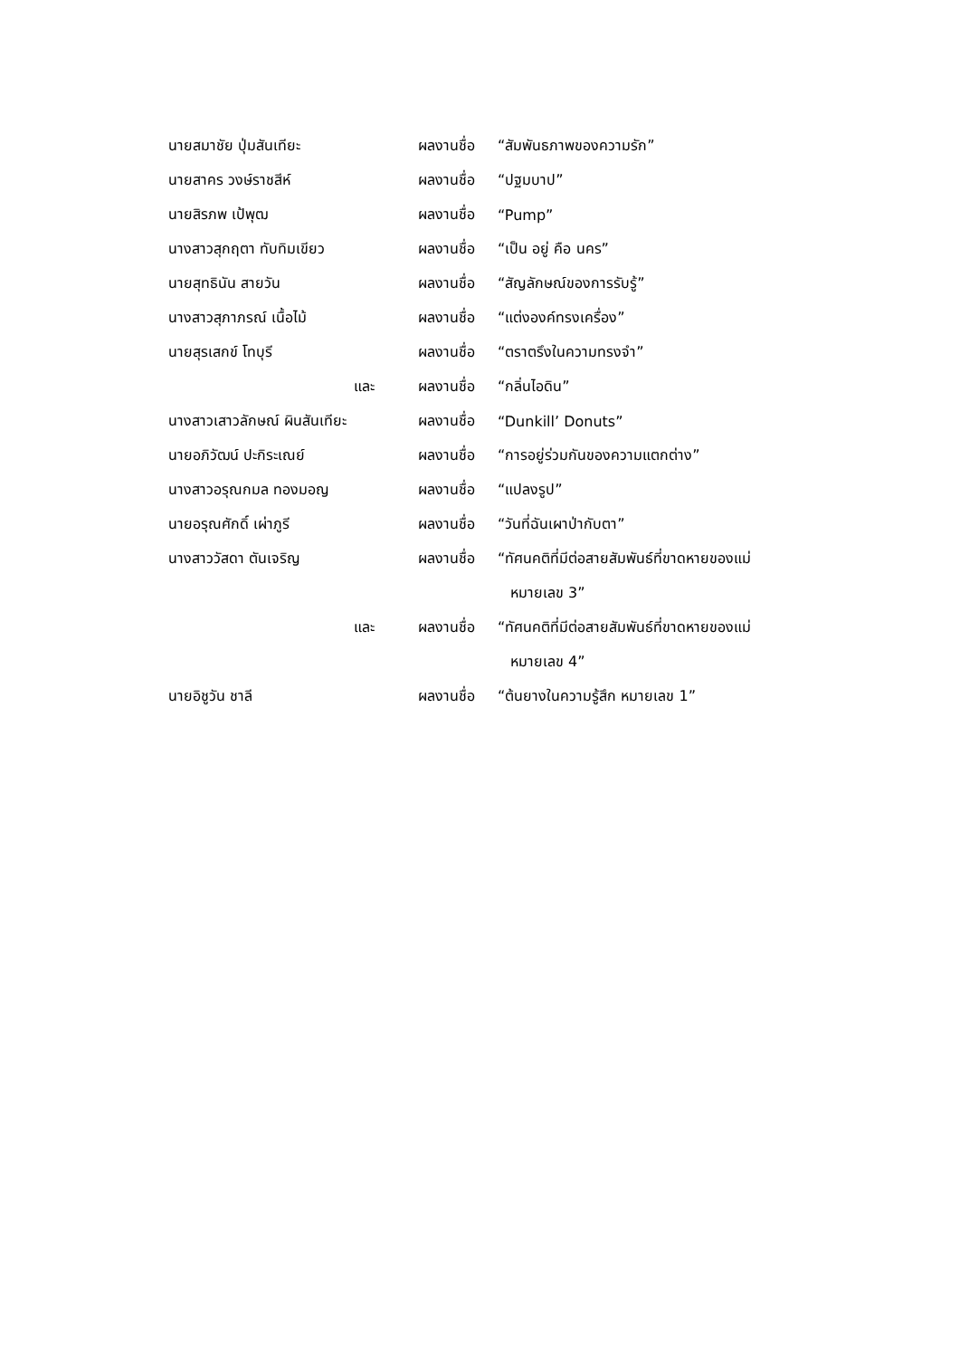นายสมาชัย ปุ่มสันเทียะ ผลงานชื่อ “สัมพันธภาพของความรัก”
นายสาคร วงษ์ราชสีห์ ผลงานชื่อ “ปฐมบาป”
นายสิรภพ เป้พุฒ ผลงานชื่อ “Pump”
นางสาวสุกฤตา ทับทิมเขียว ผลงานชื่อ “เป็น อยู่ คือ นคร”
นายสุทธินัน สายวัน ผลงานชื่อ “สัญลักษณ์ของการรับรู้”
นางสาวสุภาภรณ์ เนื้อไม้ ผลงานชื่อ “แต่งองค์ทรงเครื่อง”
นายสุรเสกข์ โทบุรี ผลงานชื่อ “ตราตรึงในความทรงจำ”
และ ผลงานชื่อ “กลิ่นไอดิน”
นางสาวเสาวลักษณ์ ผินสันเทียะ ผลงานชื่อ “Dunkill’ Donuts”
นายอภิวัฒน์ ปะกิระเณย์ ผลงานชื่อ “การอยู่ร่วมกันของความแตกต่าง”
นางสาวอรุณกมล ทองมอญ ผลงานชื่อ “แปลงรูป”
นายอรุณศักดิ์ เผ่าภูรี ผลงานชื่อ “วันที่ฉันเผาป่ากับตา”
นางสาววัสดา ตันเจริญ ผลงานชื่อ
“ทัศนคติที่มีต่อสายสัมพันธ์ที่ขาดหายของแม่
หมายเลข 3”
และ ผลงานชื่อ
“ทัศนคติที่มีต่อสายสัมพันธ์ที่ขาดหายของแม่
หมายเลข 4”
นายอิชูวัน ชาลี ผลงานชื่อ “ต้นยางในความรู้สึก หมายเลข 1”